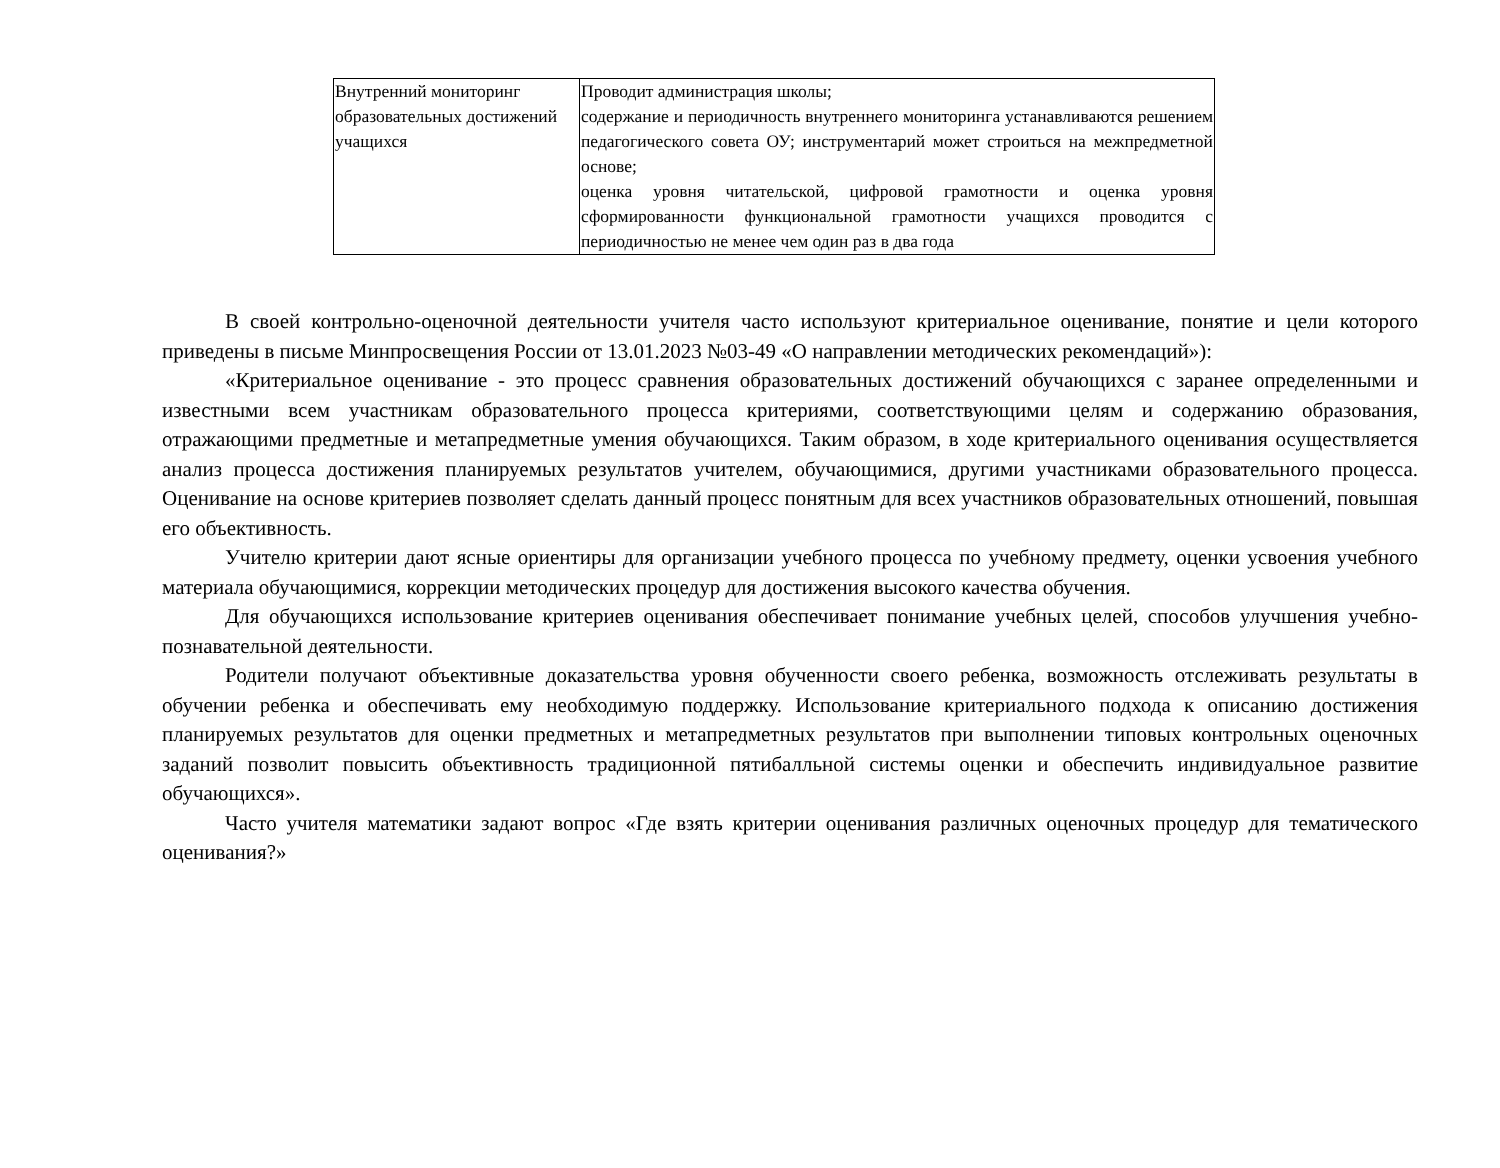| Внутренний мониторинг образовательных достижений учащихся | Проводит администрация школы; содержание и периодичность внутреннего мониторинга устанавливаются решением педагогического совета ОУ; инструментарий может строиться на межпредметной основе; оценка уровня читательской, цифровой грамотности и оценка уровня сформированности функциональной грамотности учащихся проводится с периодичностью не менее чем один раз в два года |
В своей контрольно-оценочной деятельности учителя часто используют критериальное оценивание, понятие и цели которого приведены в письме Минпросвещения России от 13.01.2023 №03-49 «О направлении методических рекомендаций»):
«Критериальное оценивание - это процесс сравнения образовательных достижений обучающихся с заранее определенными и известными всем участникам образовательного процесса критериями, соответствующими целям и содержанию образования, отражающими предметные и метапредметные умения обучающихся. Таким образом, в ходе критериального оценивания осуществляется анализ процесса достижения планируемых результатов учителем, обучающимися, другими участниками образовательного процесса. Оценивание на основе критериев позволяет сделать данный процесс понятным для всех участников образовательных отношений, повышая его объективность.
Учителю критерии дают ясные ориентиры для организации учебного процесса по учебному предмету, оценки усвоения учебного материала обучающимися, коррекции методических процедур для достижения высокого качества обучения.
Для обучающихся использование критериев оценивания обеспечивает понимание учебных целей, способов улучшения учебно-познавательной деятельности.
Родители получают объективные доказательства уровня обученности своего ребенка, возможность отслеживать результаты в обучении ребенка и обеспечивать ему необходимую поддержку. Использование критериального подхода к описанию достижения планируемых результатов для оценки предметных и метапредметных результатов при выполнении типовых контрольных оценочных заданий позволит повысить объективность традиционной пятибалльной системы оценки и обеспечить индивидуальное развитие обучающихся».
Часто учителя математики задают вопрос «Где взять критерии оценивания различных оценочных процедур для тематического оценивания?»